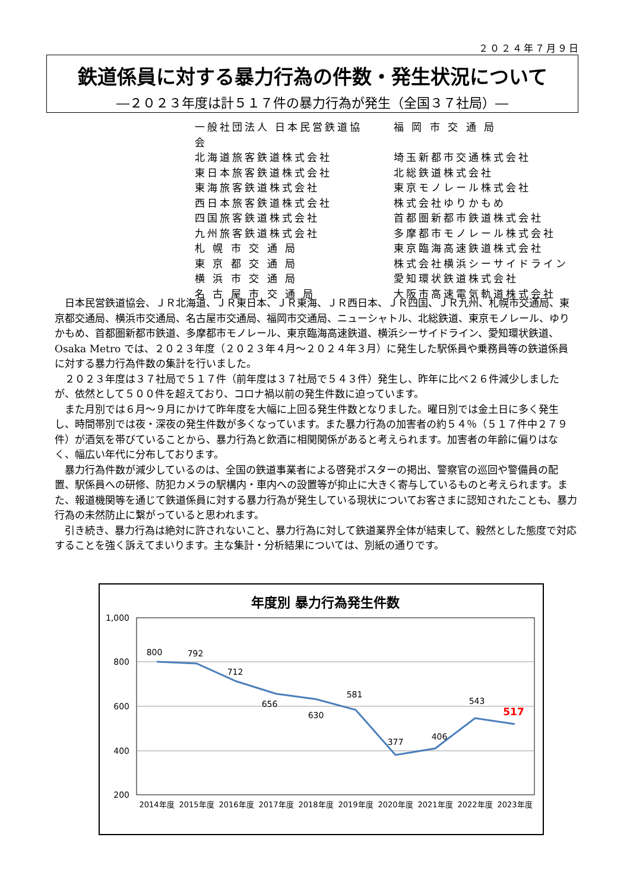２０２４年７月９日
鉄道係員に対する暴力行為の件数・発生状況について
―２０２３年度は計５１７件の暴力行為が発生（全国３７社局）―
一般社団法人 日本民営鉄道協会 福 岡 市 交 通 局
北海道旅客鉄道株式会社 埼玉新都市交通株式会社
東日本旅客鉄道株式会社 北総鉄道株式会社
東海旅客鉄道株式会社 東京モノレール株式会社
西日本旅客鉄道株式会社 株式会社ゆりかもめ
四国旅客鉄道株式会社 首都圏新都市鉄道株式会社
九州旅客鉄道株式会社 多摩都市モノレール株式会社
札 幌 市 交 通 局 東京臨海高速鉄道株式会社
東 京 都 交 通 局 株式会社横浜シーサイドライン
横 浜 市 交 通 局 愛知環状鉄道株式会社
名 古 屋 市 交 通 局 大阪市高速電気軌道株式会社
日本民営鉄道協会、ＪＲ北海道、ＪＲ東日本、ＪＲ東海、ＪＲ西日本、ＪＲ四国、ＪＲ九州、札幌市交通局、東京都交通局、横浜市交通局、名古屋市交通局、福岡市交通局、ニューシャトル、北総鉄道、東京モノレール、ゆりかもめ、首都圏新都市鉄道、多摩都市モノレール、東京臨海高速鉄道、横浜シーサイドライン、愛知環状鉄道、Osaka Metro では、２０２３年度（２０２３年４月～２０２４年３月）に発生した駅係員や乗務員等の鉄道係員に対する暴力行為件数の集計を行いました。
２０２３年度は３７社局で５１７件（前年度は３７社局で５４３件）発生し、昨年に比べ２６件減少しましたが、依然として５００件を超えており、コロナ禍以前の発生件数に迫っています。
また月別では６月～９月にかけて昨年度を大幅に上回る発生件数となりました。曜日別では金土日に多く発生し、時間帯別では夜・深夜の発生件数が多くなっています。また暴力行為の加害者の約５４％（５１７件中２７９件）が酒気を帯びていることから、暴力行為と飲酒に相関関係があると考えられます。加害者の年齢に偏りはなく、幅広い年代に分布しております。
暴力行為件数が減少しているのは、全国の鉄道事業者による啓発ポスターの掲出、警察官の巡回や警備員の配置、駅係員への研修、防犯カメラの駅構内・車内への設置等が抑止に大きく寄与しているものと考えられます。また、報道機関等を通じて鉄道係員に対する暴力行為が発生している現状についてお客さまに認知されたことも、暴力行為の未然防止に繋がっていると思われます。
引き続き、暴力行為は絶対に許されないこと、暴力行為に対して鉄道業界全体が結束して、毅然とした態度で対応することを強く訴えてまいります。主な集計・分析結果については、別紙の通りです。
年度別 暴力行為発生件数
1,000
800
600
400
200
800
792
712
656
630
581
377
406
543
517
2014年度
2015年度
2016年度
2017年度
2018年度
2019年度
2020年度
2021年度
2022年度
2023年度